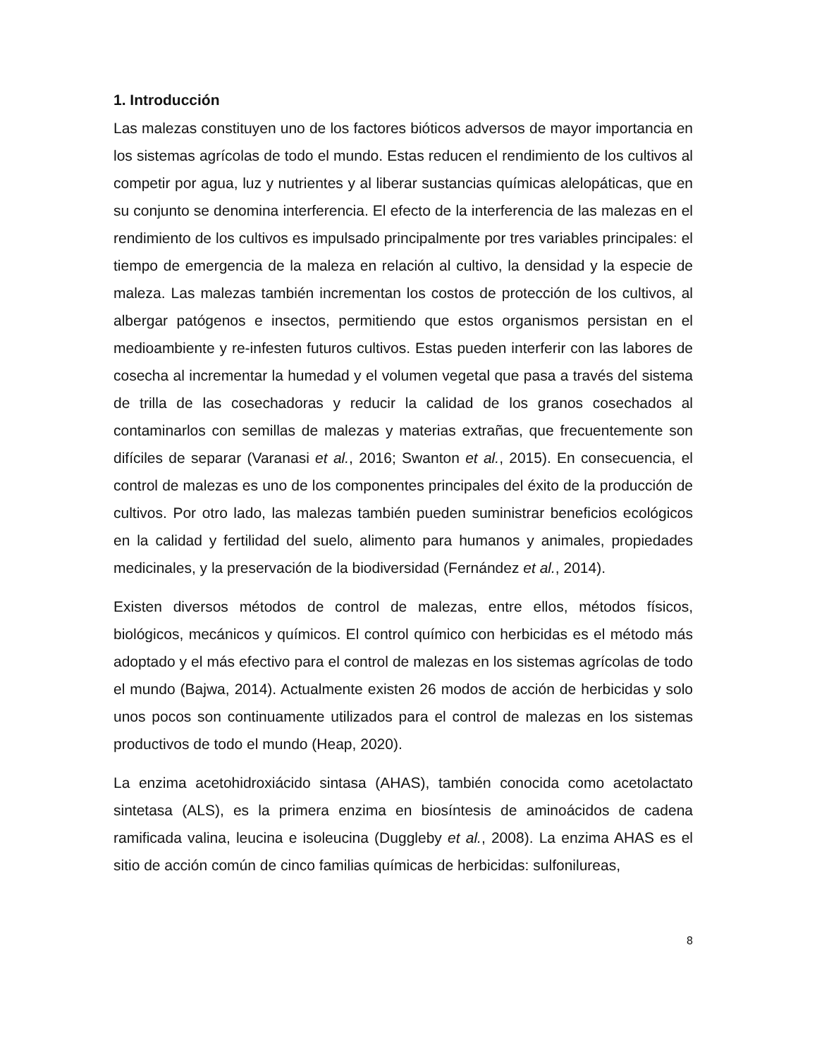1. Introducción
Las malezas constituyen uno de los factores bióticos adversos de mayor importancia en los sistemas agrícolas de todo el mundo. Estas reducen el rendimiento de los cultivos al competir por agua, luz y nutrientes y al liberar sustancias químicas alelopáticas, que en su conjunto se denomina interferencia. El efecto de la interferencia de las malezas en el rendimiento de los cultivos es impulsado principalmente por tres variables principales: el tiempo de emergencia de la maleza en relación al cultivo, la densidad y la especie de maleza. Las malezas también incrementan los costos de protección de los cultivos, al albergar patógenos e insectos, permitiendo que estos organismos persistan en el medioambiente y re-infesten futuros cultivos. Estas pueden interferir con las labores de cosecha al incrementar la humedad y el volumen vegetal que pasa a través del sistema de trilla de las cosechadoras y reducir la calidad de los granos cosechados al contaminarlos con semillas de malezas y materias extrañas, que frecuentemente son difíciles de separar (Varanasi et al., 2016; Swanton et al., 2015). En consecuencia, el control de malezas es uno de los componentes principales del éxito de la producción de cultivos. Por otro lado, las malezas también pueden suministrar beneficios ecológicos en la calidad y fertilidad del suelo, alimento para humanos y animales, propiedades medicinales, y la preservación de la biodiversidad (Fernández et al., 2014).
Existen diversos métodos de control de malezas, entre ellos, métodos físicos, biológicos, mecánicos y químicos. El control químico con herbicidas es el método más adoptado y el más efectivo para el control de malezas en los sistemas agrícolas de todo el mundo (Bajwa, 2014). Actualmente existen 26 modos de acción de herbicidas y solo unos pocos son continuamente utilizados para el control de malezas en los sistemas productivos de todo el mundo (Heap, 2020).
La enzima acetohidroxiácido sintasa (AHAS), también conocida como acetolactato sintetasa (ALS), es la primera enzima en biosíntesis de aminoácidos de cadena ramificada valina, leucina e isoleucina (Duggleby et al., 2008). La enzima AHAS es el sitio de acción común de cinco familias químicas de herbicidas: sulfonilureas,
8